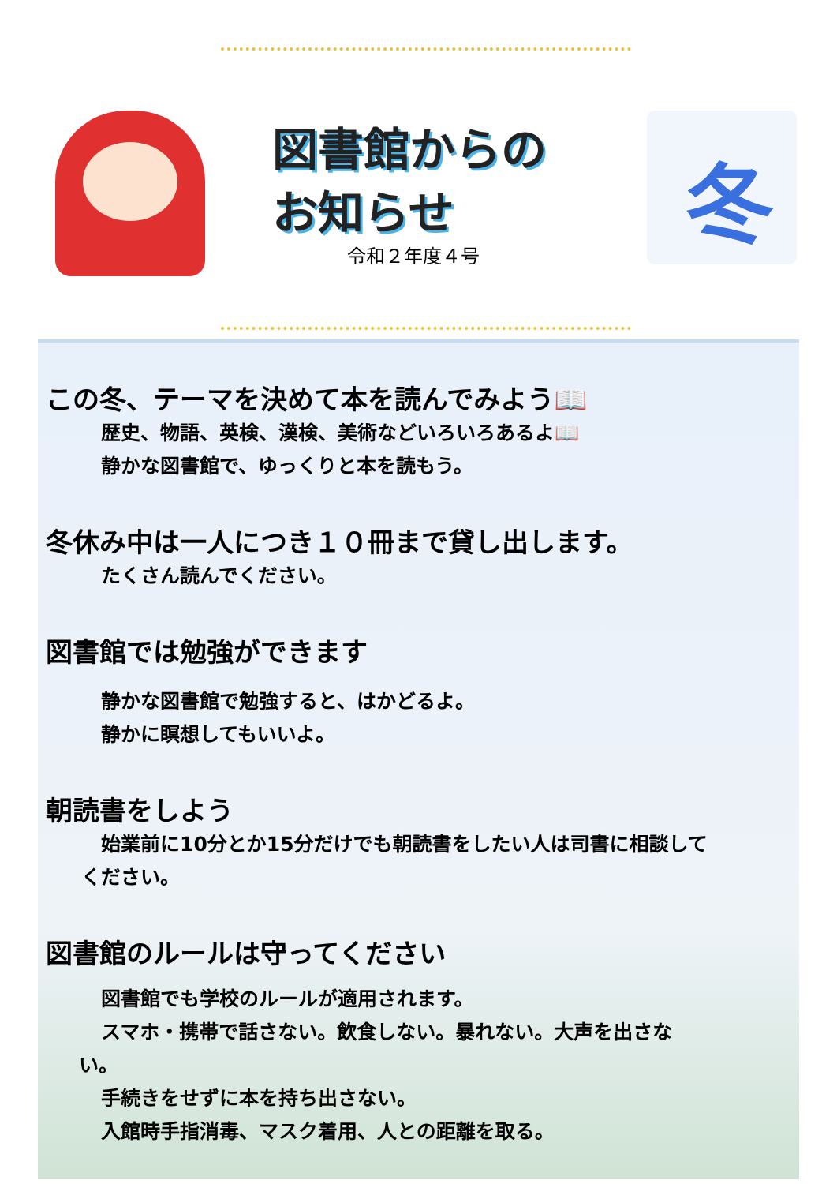図書館からの
お知らせ
令和２年度４号
冬
この冬、テーマを決めて本を読んでみよう📖
歴史、物語、英検、漢検、美術などいろいろあるよ📖
静かな図書館で、ゆっくりと本を読もう。
冬休み中は一人につき１０冊まで貸し出します。
たくさん読んでください。
図書館では勉強ができます
静かな図書館で勉強すると、はかどるよ。
静かに瞑想してもいいよ。
朝読書をしよう
始業前に10分とか15分だけでも朝読書をしたい人は司書に相談して
ください。
図書館のルールは守ってください
図書館でも学校のルールが適用されます。
スマホ・携帯で話さない。飲食しない。暴れない。大声を出さな
い。
手続きをせずに本を持ち出さない。
入館時手指消毒、マスク着用、人との距離を取る。